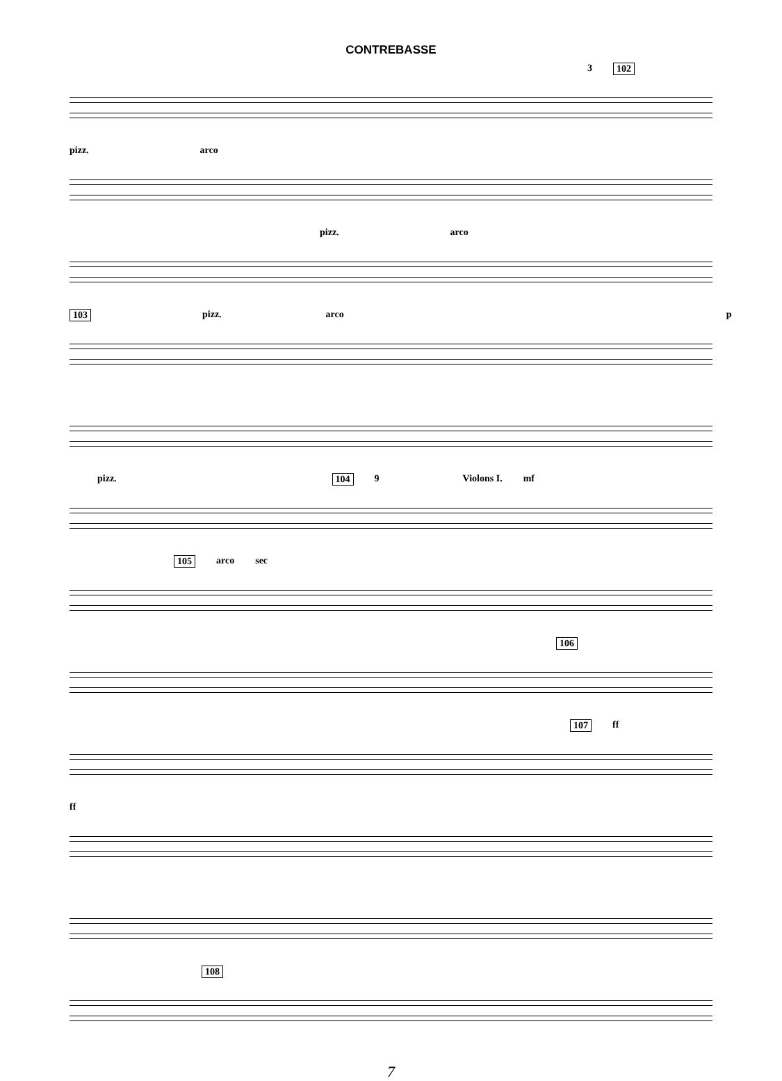CONTREBASSE
3 102
pizz. arco
pizz. arco
103 pizz. arco p
pizz. 104 9 Violons I. mf
105 arco sec
106
107 ff
ff
108
7